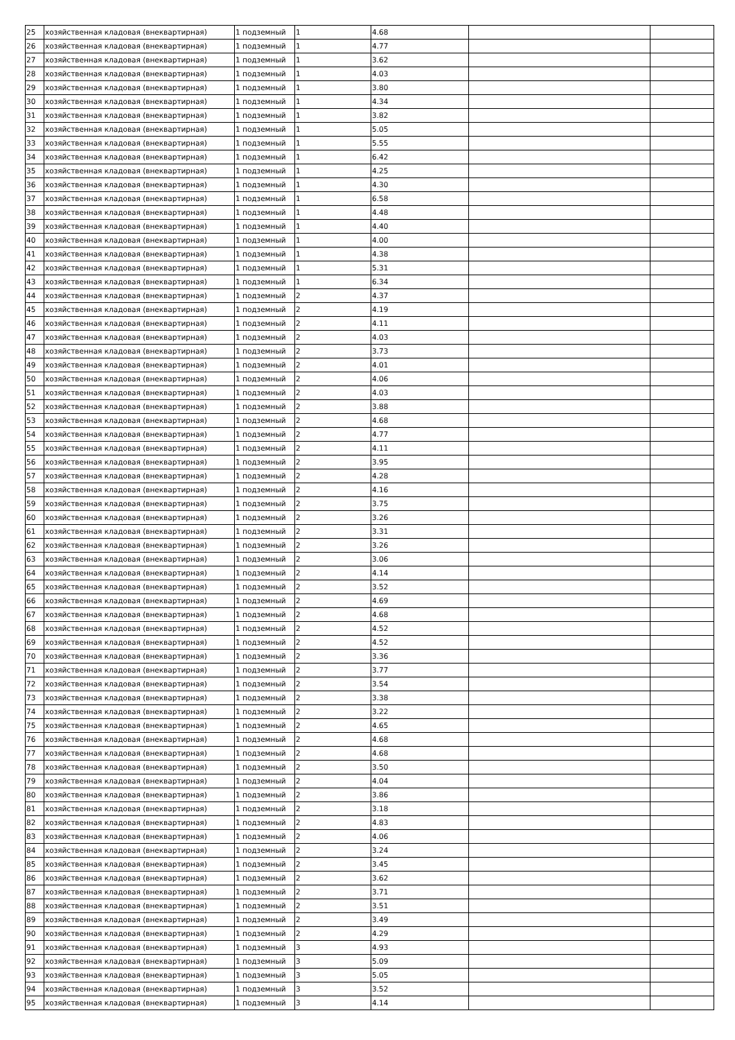| 25 | хозяйственная кладовая (внеквартирная) | 1 подземный | 1 | 4.68 | | |
| 26 | хозяйственная кладовая (внеквартирная) | 1 подземный | 1 | 4.77 | | |
| 27 | хозяйственная кладовая (внеквартирная) | 1 подземный | 1 | 3.62 | | |
| 28 | хозяйственная кладовая (внеквартирная) | 1 подземный | 1 | 4.03 | | |
| 29 | хозяйственная кладовая (внеквартирная) | 1 подземный | 1 | 3.80 | | |
| 30 | хозяйственная кладовая (внеквартирная) | 1 подземный | 1 | 4.34 | | |
| 31 | хозяйственная кладовая (внеквартирная) | 1 подземный | 1 | 3.82 | | |
| 32 | хозяйственная кладовая (внеквартирная) | 1 подземный | 1 | 5.05 | | |
| 33 | хозяйственная кладовая (внеквартирная) | 1 подземный | 1 | 5.55 | | |
| 34 | хозяйственная кладовая (внеквартирная) | 1 подземный | 1 | 6.42 | | |
| 35 | хозяйственная кладовая (внеквартирная) | 1 подземный | 1 | 4.25 | | |
| 36 | хозяйственная кладовая (внеквартирная) | 1 подземный | 1 | 4.30 | | |
| 37 | хозяйственная кладовая (внеквартирная) | 1 подземный | 1 | 6.58 | | |
| 38 | хозяйственная кладовая (внеквартирная) | 1 подземный | 1 | 4.48 | | |
| 39 | хозяйственная кладовая (внеквартирная) | 1 подземный | 1 | 4.40 | | |
| 40 | хозяйственная кладовая (внеквартирная) | 1 подземный | 1 | 4.00 | | |
| 41 | хозяйственная кладовая (внеквартирная) | 1 подземный | 1 | 4.38 | | |
| 42 | хозяйственная кладовая (внеквартирная) | 1 подземный | 1 | 5.31 | | |
| 43 | хозяйственная кладовая (внеквартирная) | 1 подземный | 1 | 6.34 | | |
| 44 | хозяйственная кладовая (внеквартирная) | 1 подземный | 2 | 4.37 | | |
| 45 | хозяйственная кладовая (внеквартирная) | 1 подземный | 2 | 4.19 | | |
| 46 | хозяйственная кладовая (внеквартирная) | 1 подземный | 2 | 4.11 | | |
| 47 | хозяйственная кладовая (внеквартирная) | 1 подземный | 2 | 4.03 | | |
| 48 | хозяйственная кладовая (внеквартирная) | 1 подземный | 2 | 3.73 | | |
| 49 | хозяйственная кладовая (внеквартирная) | 1 подземный | 2 | 4.01 | | |
| 50 | хозяйственная кладовая (внеквартирная) | 1 подземный | 2 | 4.06 | | |
| 51 | хозяйственная кладовая (внеквартирная) | 1 подземный | 2 | 4.03 | | |
| 52 | хозяйственная кладовая (внеквартирная) | 1 подземный | 2 | 3.88 | | |
| 53 | хозяйственная кладовая (внеквартирная) | 1 подземный | 2 | 4.68 | | |
| 54 | хозяйственная кладовая (внеквартирная) | 1 подземный | 2 | 4.77 | | |
| 55 | хозяйственная кладовая (внеквартирная) | 1 подземный | 2 | 4.11 | | |
| 56 | хозяйственная кладовая (внеквартирная) | 1 подземный | 2 | 3.95 | | |
| 57 | хозяйственная кладовая (внеквартирная) | 1 подземный | 2 | 4.28 | | |
| 58 | хозяйственная кладовая (внеквартирная) | 1 подземный | 2 | 4.16 | | |
| 59 | хозяйственная кладовая (внеквартирная) | 1 подземный | 2 | 3.75 | | |
| 60 | хозяйственная кладовая (внеквартирная) | 1 подземный | 2 | 3.26 | | |
| 61 | хозяйственная кладовая (внеквартирная) | 1 подземный | 2 | 3.31 | | |
| 62 | хозяйственная кладовая (внеквартирная) | 1 подземный | 2 | 3.26 | | |
| 63 | хозяйственная кладовая (внеквартирная) | 1 подземный | 2 | 3.06 | | |
| 64 | хозяйственная кладовая (внеквартирная) | 1 подземный | 2 | 4.14 | | |
| 65 | хозяйственная кладовая (внеквартирная) | 1 подземный | 2 | 3.52 | | |
| 66 | хозяйственная кладовая (внеквартирная) | 1 подземный | 2 | 4.69 | | |
| 67 | хозяйственная кладовая (внеквартирная) | 1 подземный | 2 | 4.68 | | |
| 68 | хозяйственная кладовая (внеквартирная) | 1 подземный | 2 | 4.52 | | |
| 69 | хозяйственная кладовая (внеквартирная) | 1 подземный | 2 | 4.52 | | |
| 70 | хозяйственная кладовая (внеквартирная) | 1 подземный | 2 | 3.36 | | |
| 71 | хозяйственная кладовая (внеквартирная) | 1 подземный | 2 | 3.77 | | |
| 72 | хозяйственная кладовая (внеквартирная) | 1 подземный | 2 | 3.54 | | |
| 73 | хозяйственная кладовая (внеквартирная) | 1 подземный | 2 | 3.38 | | |
| 74 | хозяйственная кладовая (внеквартирная) | 1 подземный | 2 | 3.22 | | |
| 75 | хозяйственная кладовая (внеквартирная) | 1 подземный | 2 | 4.65 | | |
| 76 | хозяйственная кладовая (внеквартирная) | 1 подземный | 2 | 4.68 | | |
| 77 | хозяйственная кладовая (внеквартирная) | 1 подземный | 2 | 4.68 | | |
| 78 | хозяйственная кладовая (внеквартирная) | 1 подземный | 2 | 3.50 | | |
| 79 | хозяйственная кладовая (внеквартирная) | 1 подземный | 2 | 4.04 | | |
| 80 | хозяйственная кладовая (внеквартирная) | 1 подземный | 2 | 3.86 | | |
| 81 | хозяйственная кладовая (внеквартирная) | 1 подземный | 2 | 3.18 | | |
| 82 | хозяйственная кладовая (внеквартирная) | 1 подземный | 2 | 4.83 | | |
| 83 | хозяйственная кладовая (внеквартирная) | 1 подземный | 2 | 4.06 | | |
| 84 | хозяйственная кладовая (внеквартирная) | 1 подземный | 2 | 3.24 | | |
| 85 | хозяйственная кладовая (внеквартирная) | 1 подземный | 2 | 3.45 | | |
| 86 | хозяйственная кладовая (внеквартирная) | 1 подземный | 2 | 3.62 | | |
| 87 | хозяйственная кладовая (внеквартирная) | 1 подземный | 2 | 3.71 | | |
| 88 | хозяйственная кладовая (внеквартирная) | 1 подземный | 2 | 3.51 | | |
| 89 | хозяйственная кладовая (внеквартирная) | 1 подземный | 2 | 3.49 | | |
| 90 | хозяйственная кладовая (внеквартирная) | 1 подземный | 2 | 4.29 | | |
| 91 | хозяйственная кладовая (внеквартирная) | 1 подземный | 3 | 4.93 | | |
| 92 | хозяйственная кладовая (внеквартирная) | 1 подземный | 3 | 5.09 | | |
| 93 | хозяйственная кладовая (внеквартирная) | 1 подземный | 3 | 5.05 | | |
| 94 | хозяйственная кладовая (внеквартирная) | 1 подземный | 3 | 3.52 | | |
| 95 | хозяйственная кладовая (внеквартирная) | 1 подземный | 3 | 4.14 | | |